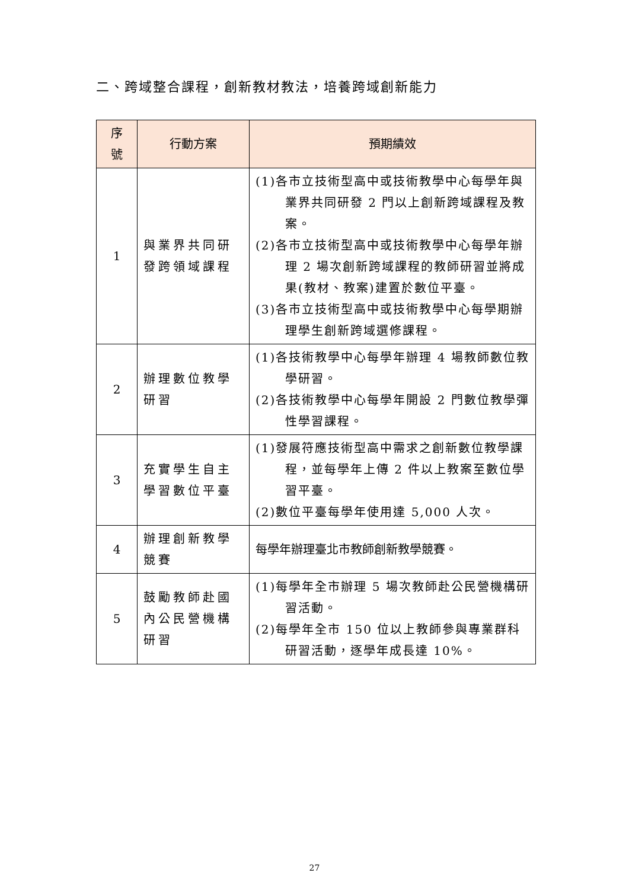二、跨域整合課程，創新教材教法，培養跨域創新能力
| 序 號 | 行動方案 | 預期績效 |
| --- | --- | --- |
| 1 | 與業界共同研發跨領域課程 | (1)各市立技術型高中或技術教學中心每學年與業界共同研發 2 門以上創新跨域課程及教案。 (2)各市立技術型高中或技術教學中心每學年辦理 2 場次創新跨域課程的教師研習並將成果(教材、教案)建置於數位平臺。 (3)各市立技術型高中或技術教學中心每學期辦理學生創新跨域選修課程。 |
| 2 | 辦理數位教學研習 | (1)各技術教學中心每學年辦理 4 場教師數位教學研習。 (2)各技術教學中心每學年開設 2 門數位教學彈性學習課程。 |
| 3 | 充實學生自主學習數位平臺 | (1)發展符應技術型高中需求之創新數位教學課程，並每學年上傳 2 件以上教案至數位學習平臺。 (2)數位平臺每學年使用達 5,000 人次。 |
| 4 | 辦理創新教學競賽 | 每學年辦理臺北市教師創新教學競賽。 |
| 5 | 鼓勵教師赴國內公民營機構研習 | (1)每學年全市辦理 5 場次教師赴公民營機構研習活動。 (2)每學年全市 150 位以上教師參與專業群科研習活動，逐學年成長達 10%。 |
27